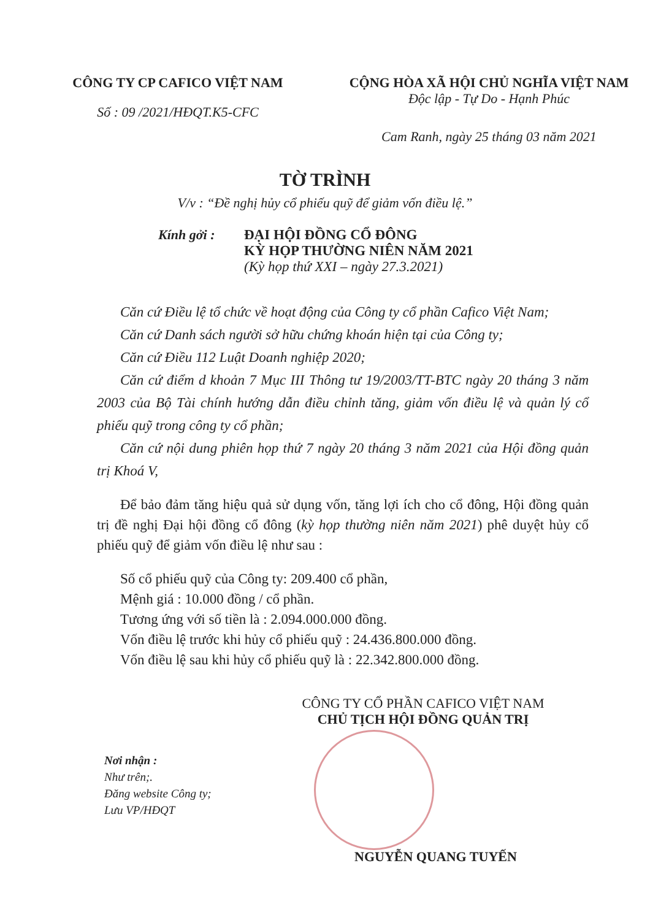CÔNG TY CP CAFICO VIỆT NAM
Số : 09 /2021/HĐQT.K5-CFC
CỘNG HÒA XÃ HỘI CHỦ NGHĨA VIỆT NAM
Độc lập - Tự Do - Hạnh Phúc
Cam Ranh, ngày 25 tháng 03 năm 2021
TỜ TRÌNH
V/v : “Đề nghị hủy cổ phiếu quỹ để giảm vốn điều lệ.”
Kính gởi : ĐẠI HỘI ĐỒNG CỔ ĐÔNG
KỲ HỌP THƯỜNG NIÊN NĂM 2021
(Kỳ họp thứ XXI – ngày 27.3.2021)
Căn cứ Điều lệ tổ chức về hoạt động của Công ty cổ phần Cafico Việt Nam;
Căn cứ Danh sách người sở hữu chứng khoán hiện tại của Công ty;
Căn cứ Điều 112 Luật Doanh nghiệp 2020;
Căn cứ điểm d khoản 7 Mục III Thông tư 19/2003/TT-BTC ngày 20 tháng 3 năm 2003 của Bộ Tài chính hướng dẫn điều chỉnh tăng, giảm vốn điều lệ và quản lý cổ phiếu quỹ trong công ty cổ phần;
Căn cứ nội dung phiên họp thứ 7 ngày 20 tháng 3 năm 2021 của Hội đồng quản trị Khoá V,
Để bảo đảm tăng hiệu quả sử dụng vốn, tăng lợi ích cho cổ đông, Hội đồng quản trị đề nghị Đại hội đồng cổ đông (kỳ họp thường niên năm 2021) phê duyệt hủy cổ phiếu quỹ để giảm vốn điều lệ như sau :
Số cổ phiếu quỹ của Công ty: 209.400 cổ phần,
Mệnh giá : 10.000 đồng / cổ phần.
Tương ứng với số tiền là : 2.094.000.000 đồng.
Vốn điều lệ trước khi hủy cổ phiếu quỹ : 24.436.800.000 đồng.
Vốn điều lệ sau khi hủy cổ phiếu quỹ là : 22.342.800.000 đồng.
CÔNG TY CỔ PHẦN CAFICO VIỆT NAM
CHỦ TỊCH HỘI ĐỒNG QUẢN TRỊ
Nơi nhận :
Như trên;.
Đăng website Công ty;
Lưu VP/HĐQT
NGUYỄN QUANG TUYẾN